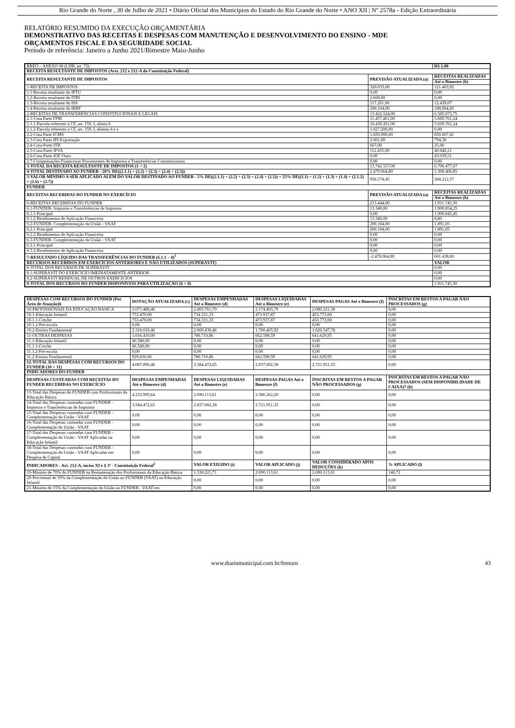Rio Grande do Norte , 30 de Julho de 2021 • Diário Oficial dos Municípios do Estado do Rio Grande do Norte • ANO XII | Nº 2578a - Edição Extraordinária
RELATÓRIO RESUMIDO DA EXECUÇÃO ORÇAMENTÁRIA
DEMONSTRATIVO DAS RECEITAS E DESPESAS COM MANUTENÇÃO E DESENVOLVIMENTO DO ENSINO - MDE
ORÇAMENTOS FISCAL E DA SEGURIDADE SOCIAL
Período de referência: Janeiro a Junho 2021/Bimestre Maio-Junho
| RREO – ANEXO 08 (LDB, art. 72) | | R$ 1,00 |
| RECEITA RESULTANTE DE IMPOSTOS (Arts. 212 e 212-A da Constituição Federal) | | |
| RECEITA RESULTANTE DE IMPOSTOS | PREVISÃO ATUALIZADA (a) | RECEITAS REALIZADAS |
| | | Até o Bimestre (b) |
| 1-RECEITA DE IMPOSTOS | 320.033,00 | 121.403,92 |
| 1.1-Receita resultante do IPTU | 0,00 | 0,00 |
| 1.2-Receita resultante do ITBI | 2.668,00 | 0,00 |
| 1.3-Receita resultante do ISS | 117.261,00 | 12.439,07 |
| 1.4-Receita resultante do IRRF | 200.104,00 | 108.964,85 |
| 2-RECEITAS DE TRANSFERÊNCIAS CONSTITUCIONAIS E LEGAIS | 13.422.524,00 | 6.585.073,75 |
| 2.1-Cota Parte FPM | 11.457.401,00 | 5.669.761,24 |
| 2.1.1-Parcela referente à CF, art. 159, I, alínea b | 10.430.201,00 | 5.669.761,24 |
| 2.1.2-Parcela referente à CF, art. 159, I, alíneas d e e | 1.027.200,00 | 0,00 |
| 2.2-Cota Parte ICMS | 1.850.000,00 | 830.607,41 |
| 2.3-Cota Parte IPI-Exportação | 2.001,00 | 794,38 |
| 2.4-Cota-Parte ITR | 667,00 | 25,00 |
| 2.5-Cota-Parte IPVA | 112.455,00 | 40.846,21 |
| 2.6-Cota-Parte IOF-Ouro | 0,00 | 43.039,51 |
| 2.7-Compensações Financeiras Provenientes de Impostos e Transferências Constitucionais | 0,00 | 0,00 |
| 3-TOTAL DA RECEITA RESULTANTE DE IMPOSTOS (1 + 2) | 13.742.557,00 | 6.706.477,67 |
| 4-TOTAL DESTINADO AO FUNDEB - 20% DE((2.1.1) + (2.2) + (2.3) + (2.4) + (2.5)) | 2.479.064,80 | 1.308.406,85 |
| 5-VALOR MÍNIMO A SER APLICADO ALÉM DO VALOR DESTINADO AO FUNDEB - 5% DE((2.1.1) + (2.2) + (2.3) + (2.4) + (2.5)) + 25% DE((1.1) + (1.2) + (1.3) + (1.4) + (2.1.2) + (2.6) + (2.7)) | 956.574,45 | 368.212,57 |
| FUNDEB | | |
| RECEITAS RECEBIDAS DO FUNDEB NO EXERCÍCIO | PREVISÃO ATUALIZADA (a) | RECEITAS REALIZADAS |
| | | Até o Bimestre (b) |
| 6-RECEITAS RECEBIDAS DO FUNDEB | 213.444,00 | 1.911.745,30 |
| 6.1-FUNDEB- Impostos e Transferências de Impostos | 13.340,00 | 1.909.854,25 |
| 6.1.1-Principal | 0,00 | 1.909.845,45 |
| 6.1.2-Rendimentos de Aplicação Financeira | 13.340,00 | 8,80 |
| 6.2-FUNDEB- Complementação da União - VAAF | 200.104,00 | 1.891,05 |
| 6.2.1-Principal | 200.104,00 | 1.891,05 |
| 6.2.2-Rendimentos de Aplicação Financeira | 0,00 | 0,00 |
| 6.3-FUNDEB- Complementação da União - VAAT | 0,00 | 0,00 |
| 6.3.1-Principal | 0,00 | 0,00 |
| 6.3.2-Rendimentos de Aplicação Financeira | 0,00 | 0,00 |
| 7-RESULTADO LÍQUIDO DAS TRANSFERÊNCIAS DO FUNDEB (6.1.1 – 4)<sup>1</sup> | -2.479.064,80 | 601.438,60 |
| RECURSOS RECEBIDOS EM EXERCÍCIOS ANTERIORES E NÃO UTILIZADOS (SUPERÁVIT) | | VALOR |
| 8-TOTAL DOS RECURSOS DE SUPERÁVIT | | 0,00 |
| 8.1-SUPERÁVIT DO EXERCÍCIO IMEDIATAMENTE ANTERIOR | | 0,00 |
| 8.2-SUPERÁVIT RESIDUAL DE OUTROS EXERCÍCIOS | | 0,00 |
| 9-TOTAL DOS RECURSOS DO FUNDEB DISPONÍVEIS PARA UTILIZAÇÃO (6 + 8) | | 1.911.745,30 |
| DESPESAS COM RECURSOS DO FUNDEB (Por Área de Atuação)6 | DOTAÇÃO ATUALIZADA (c) | DESPESAS EMPENHADAS Até o Bimestre (d) | DESPESAS LIQUIDADAS Até o Bimestre (e) | DESPESAS PAGAS Até o Bimestre (f) | INSCRITAS EM RESTOS A PAGAR NÃO PROCESSADOS (g) |
| --- | --- | --- | --- | --- | --- |
| 10-PROFISSIONAIS DA EDUCAÇÃO BÁSICA | 3.071.480,46 | 2.803.761,79 | 2.174.403,79 | 2.080.321,38 | 0,00 |
| 10.1-Educação Infantil | 753.470,00 | 734.331,33 | 473.937,87 | 453.773,60 | 0,00 |
| 10.1.1-Creche | 753.470,00 | 734.331,33 | 473.937,87 | 453.773,60 | 0,00 |
| 10.1.2-Pré-escola | 0,00 | 0,00 | 0,00 | 0,00 | 0,00 |
| 10.2-Ensino Fundamental | 2.318.010,46 | 2.069.430,46 | 1.700.465,92 | 1.626.547,78 | 0,00 |
| 11-OUTRAS DESPESAS | 1.016.410,00 | 780.710,86 | 662.598,59 | 641.629,95 | 0,00 |
| 11.1-Educação Infantil | 86.580,00 | 0,00 | 0,00 | 0,00 | 0,00 |
| 11.1.1-Creche | 86.580,00 | 0,00 | 0,00 | 0,00 | 0,00 |
| 11.1.2-Pré-escola | 0,00 | 0,00 | 0,00 | 0,00 | 0,00 |
| 11.2-Ensino Fundamental | 929.830,00 | 780.710,86 | 662.598,59 | 641.629,95 | 0,00 |
| 12-TOTAL DAS DESPESAS COM RECURSOS DO FUNDEB (10 + 11) | 4.087.890,46 | 3.584.472,65 | 2.837.002,38 | 2.721.951,33 | 0,00 |
| INDICADORES DO FUNDEB | | | | | |
| DESPESAS CUSTEADAS COM RECEITAS DO FUNDEB RECEBIDAS NO EXERCÍCIO | DESPESAS EMPENHADAS Até o Bimestre (d) | DESPESAS LIQUIDADAS Até o Bimestre (e) | DESPESAS PAGAS Até o Bimestre (f) | INSCRITAS EM RESTOS A PAGAR NÃO PROCESSADOS (g) | INSCRITAS EM RESTOS A PAGAR NÃO PROCESSADOS (SEM DISPONIBILIDADE DE CAIXA)7 (h) |
| 13-Total das Despesas do FUNDEB com Profissionais da Educação Básica | 4.233.995,64 | 2.690.113,61 | 2.586.262,20 | 0,00 | 0,00 |
| 14-Total das Despesas custeadas com FUNDEB - Impostos e Transferências de Impostos | 3.584.472,65 | 2.837.002,38 | 2.721.951,33 | 0,00 | 0,00 |
| 15-Total das Despesas custeadas com FUNDEB - Complementação da União - VAAF | 0,00 | 0,00 | 0,00 | 0,00 | 0,00 |
| 16-Total das Despesas custeadas com FUNDEB - Complementação da União - VAAT | 0,00 | 0,00 | 0,00 | 0,00 | 0,00 |
| 17-Total das Despesas custeadas com FUNDEB - Complementação da União - VAAT Aplicadas na Educação Infantil | 0,00 | 0,00 | 0,00 | 0,00 | 0,00 |
| 18-Total das Despesas custeadas com FUNDEB - Complementação da União - VAAT Aplicadas em Despesa de Capital | 0,00 | 0,00 | 0,00 | 0,00 | 0,00 |
| INDICADORES - Art. 212-A, inciso XI e § 3º - Constituição Federal<sup>2</sup> | | VALOR EXIGIDO (i) | VALOR APLICADO (j) | VALOR CONSIDERADO APÓS DEDUÇÕES (k) | % APLICADO (l) |
| 19-Mínimo de 70% do FUNDEB na Remuneração dos Profissionais da Educação Básica | | 1.338.221,71 | 2.690.113,61 | 2.690.113,61 | 140,72 |
| 20-Percentual de 50% da Complementação da União ao FUNDEB (VAAT) na Educação Infantil | | 0,00 | 0,00 | 0,00 | 0,00 |
| 21-Mínimo de 15% da Complementação da União ao FUNDEB - VAAT em | | 0,00 | 0,00 | 0,00 | 0,00 |
www.diariomunicipal.com.br/femurn 43